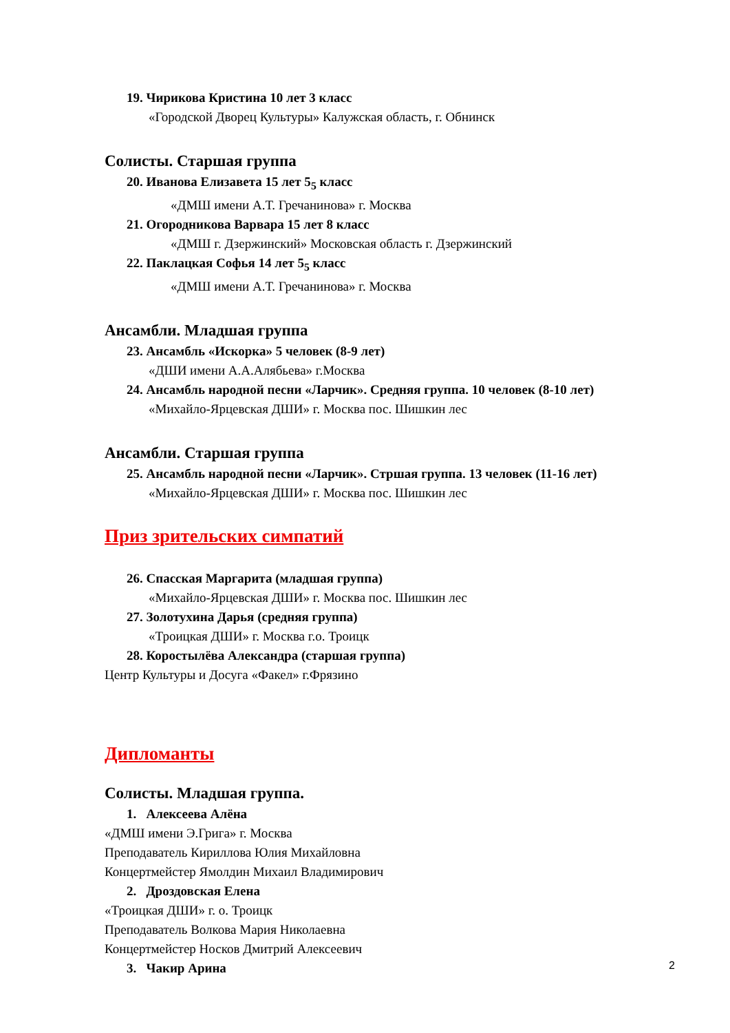19. Чирикова Кристина 10 лет 3 класс
«Городской Дворец Культуры» Калужская область, г. Обнинск
Солисты. Старшая группа
20. Иванова Елизавета 15 лет 5<sub>5</sub> класс
«ДМШ имени А.Т. Гречанинова» г. Москва
21. Огородникова Варвара 15 лет 8 класс
«ДМШ г. Дзержинский» Московская область г. Дзержинский
22. Паклацкая Софья 14 лет 5<sub>5</sub> класс
«ДМШ имени А.Т. Гречанинова» г. Москва
Ансамбли. Младшая группа
23. Ансамбль «Искорка» 5 человек (8-9 лет)
«ДШИ имени А.А.Алябьева» г.Москва
24. Ансамбль народной песни «Ларчик». Средняя группа. 10 человек (8-10 лет)
«Михайло-Ярцевская ДШИ» г. Москва пос. Шишкин лес
Ансамбли. Старшая группа
25. Ансамбль народной песни «Ларчик». Стршая группа. 13 человек (11-16 лет)
«Михайло-Ярцевская ДШИ» г. Москва пос. Шишкин лес
Приз зрительских симпатий
26. Спасская Маргарита (младшая группа)
«Михайло-Ярцевская ДШИ» г. Москва пос. Шишкин лес
27. Золотухина Дарья (средняя группа)
«Троицкая ДШИ» г. Москва г.о. Троицк
28. Коростылёва Александра (старшая группа)
Центр Культуры и Досуга «Факел» г.Фрязино
Дипломанты
Солисты. Младшая группа.
1. Алексеева Алёна
«ДМШ имени Э.Грига» г. Москва
Преподаватель Кириллова Юлия Михайловна
Концертмейстер Ямолдин Михаил Владимирович
2. Дроздовская Елена
«Троицкая ДШИ» г. о. Троицк
Преподаватель Волкова Мария Николаевна
Концертмейстер Носков Дмитрий Алексеевич
3. Чакир Арина
2